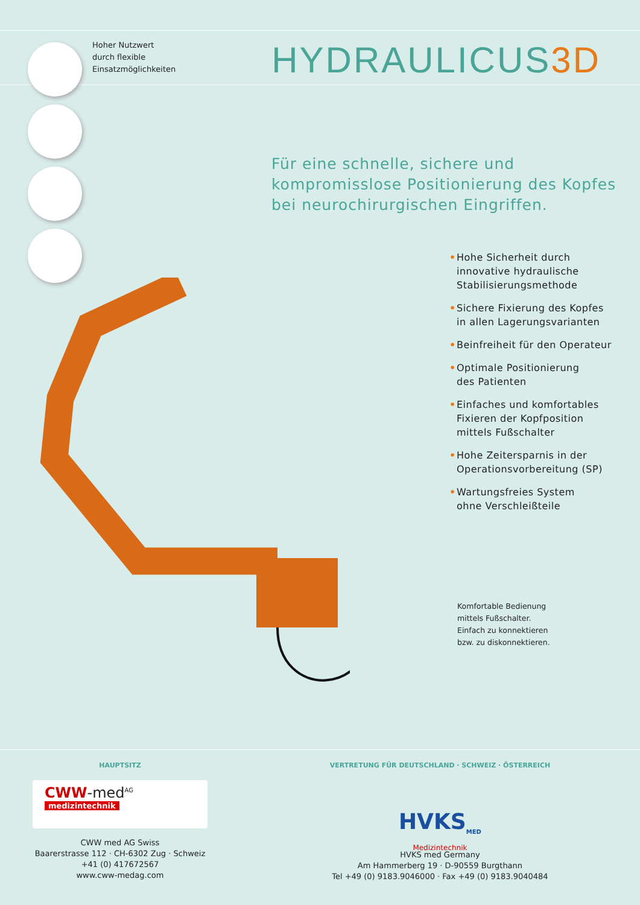Hoher Nutzwert
durch flexible
Einsatzmöglichkeiten
HYDRAULICUS3D
Für eine schnelle, sichere und
kompromisslose Positionierung des Kopfes
bei neurochirurgischen Eingriffen.
• Hohe Sicherheit durch
innovative hydraulische
Stabilisierungsmethode
• Sichere Fixierung des Kopfes
in allen Lagerungsvarianten
• Beinfreiheit für den Operateur
• Optimale Positionierung
des Patienten
• Einfaches und komfortables
Fixieren der Kopfposition
mittels Fußschalter
• Hohe Zeitersparnis in der
Operationsvorbereitung (SP)
• Wartungsfreies System
ohne Verschleißteile
Komfortable Bedienung
mittels Fußschalter.
Einfach zu konnektieren
bzw. zu diskonnektieren.
HAUPTSITZ
CWW-med<sup>AG</sup>
medizintechnik
CWW med AG Swiss
Baarerstrasse 112 · CH-6302 Zug · Schweiz
+41 (0) 417672567
www.cww-medag.com
VERTRETUNG FÜR DEUTSCHLAND · SCHWEIZ · ÖSTERREICH
HVKS<sub>MED</sub>
Medizintechnik
HVKS med Germany
Am Hammerberg 19 · D-90559 Burgthann
Tel +49 (0) 9183.9046000 · Fax +49 (0) 9183.9040484